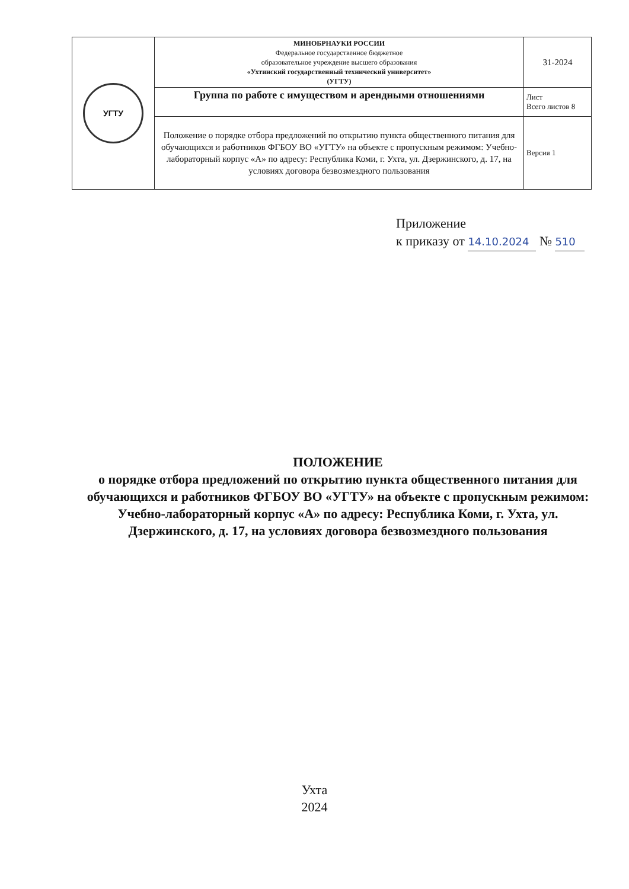| УГТУ | МИНОБРНАУКИ РОССИИ Федеральное государственное бюджетное образовательное учреждение высшего образования «Ухтинский государственный технический университет» (УГТУ) | 31-2024 |
| | Группа по работе с имуществом и арендными отношениями | Лист Всего листов 8 |
| | Положение о порядке отбора предложений по открытию пункта общественного питания для обучающихся и работников ФГБОУ ВО «УГТУ» на объекте с пропускным режимом: Учебно-лабораторный корпус «А» по адресу: Республика Коми, г. Ухта, ул. Дзержинского, д. 17, на условиях договора безвозмездного пользования | Версия 1 |
Приложение
к приказу от 14.10.2024 № 510
ПОЛОЖЕНИЕ
о порядке отбора предложений по открытию пункта общественного питания для обучающихся и работников ФГБОУ ВО «УГТУ» на объекте с пропускным режимом: Учебно-лабораторный корпус «А» по адресу: Республика Коми, г. Ухта, ул. Дзержинского, д. 17, на условиях договора безвозмездного пользования
Ухта
2024